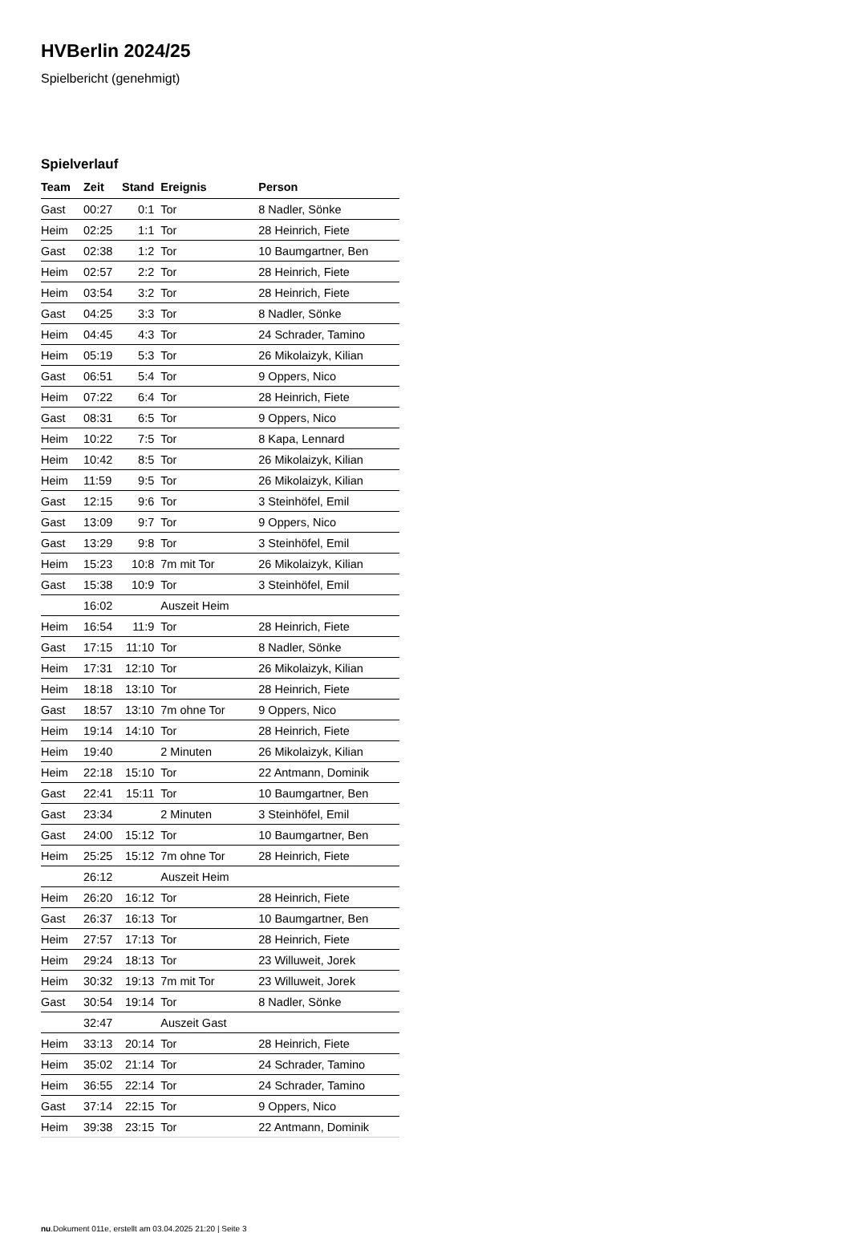HVBerlin 2024/25
Spielbericht (genehmigt)
Spielverlauf
| Team | Zeit | Stand | Ereignis | Person |
| --- | --- | --- | --- | --- |
| Gast | 00:27 | 0:1 | Tor | 8 Nadler, Sönke |
| Heim | 02:25 | 1:1 | Tor | 28 Heinrich, Fiete |
| Gast | 02:38 | 1:2 | Tor | 10 Baumgartner, Ben |
| Heim | 02:57 | 2:2 | Tor | 28 Heinrich, Fiete |
| Heim | 03:54 | 3:2 | Tor | 28 Heinrich, Fiete |
| Gast | 04:25 | 3:3 | Tor | 8 Nadler, Sönke |
| Heim | 04:45 | 4:3 | Tor | 24 Schrader, Tamino |
| Heim | 05:19 | 5:3 | Tor | 26 Mikolaizyk, Kilian |
| Gast | 06:51 | 5:4 | Tor | 9 Oppers, Nico |
| Heim | 07:22 | 6:4 | Tor | 28 Heinrich, Fiete |
| Gast | 08:31 | 6:5 | Tor | 9 Oppers, Nico |
| Heim | 10:22 | 7:5 | Tor | 8 Kapa, Lennard |
| Heim | 10:42 | 8:5 | Tor | 26 Mikolaizyk, Kilian |
| Heim | 11:59 | 9:5 | Tor | 26 Mikolaizyk, Kilian |
| Gast | 12:15 | 9:6 | Tor | 3 Steinhöfel, Emil |
| Gast | 13:09 | 9:7 | Tor | 9 Oppers, Nico |
| Gast | 13:29 | 9:8 | Tor | 3 Steinhöfel, Emil |
| Heim | 15:23 | 10:8 | 7m mit Tor | 26 Mikolaizyk, Kilian |
| Gast | 15:38 | 10:9 | Tor | 3 Steinhöfel, Emil |
| | 16:02 | | Auszeit Heim | |
| Heim | 16:54 | 11:9 | Tor | 28 Heinrich, Fiete |
| Gast | 17:15 | 11:10 | Tor | 8 Nadler, Sönke |
| Heim | 17:31 | 12:10 | Tor | 26 Mikolaizyk, Kilian |
| Heim | 18:18 | 13:10 | Tor | 28 Heinrich, Fiete |
| Gast | 18:57 | 13:10 | 7m ohne Tor | 9 Oppers, Nico |
| Heim | 19:14 | 14:10 | Tor | 28 Heinrich, Fiete |
| Heim | 19:40 | | 2 Minuten | 26 Mikolaizyk, Kilian |
| Heim | 22:18 | 15:10 | Tor | 22 Antmann, Dominik |
| Gast | 22:41 | 15:11 | Tor | 10 Baumgartner, Ben |
| Gast | 23:34 | | 2 Minuten | 3 Steinhöfel, Emil |
| Gast | 24:00 | 15:12 | Tor | 10 Baumgartner, Ben |
| Heim | 25:25 | 15:12 | 7m ohne Tor | 28 Heinrich, Fiete |
| | 26:12 | | Auszeit Heim | |
| Heim | 26:20 | 16:12 | Tor | 28 Heinrich, Fiete |
| Gast | 26:37 | 16:13 | Tor | 10 Baumgartner, Ben |
| Heim | 27:57 | 17:13 | Tor | 28 Heinrich, Fiete |
| Heim | 29:24 | 18:13 | Tor | 23 Willuweit, Jorek |
| Heim | 30:32 | 19:13 | 7m mit Tor | 23 Willuweit, Jorek |
| Gast | 30:54 | 19:14 | Tor | 8 Nadler, Sönke |
| | 32:47 | | Auszeit Gast | |
| Heim | 33:13 | 20:14 | Tor | 28 Heinrich, Fiete |
| Heim | 35:02 | 21:14 | Tor | 24 Schrader, Tamino |
| Heim | 36:55 | 22:14 | Tor | 24 Schrader, Tamino |
| Gast | 37:14 | 22:15 | Tor | 9 Oppers, Nico |
| Heim | 39:38 | 23:15 | Tor | 22 Antmann, Dominik |
nu.Dokument 011e, erstellt am 03.04.2025 21:20 | Seite 3